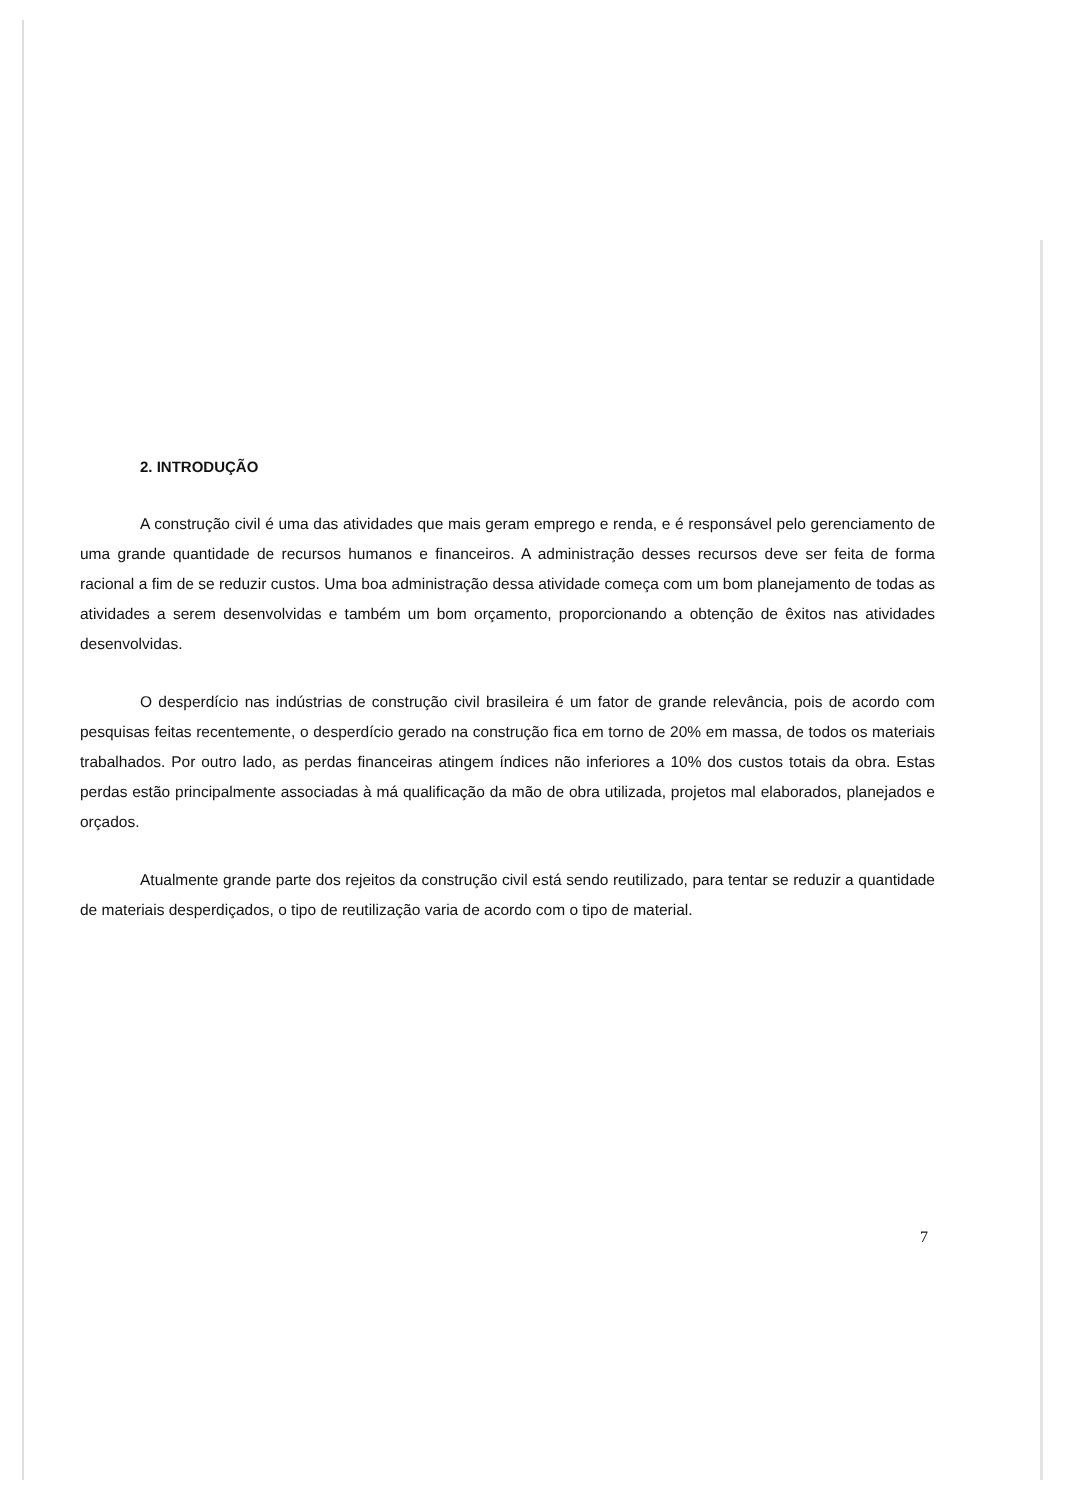2. INTRODUÇÃO
A construção civil é uma das atividades que mais geram emprego e renda, e é responsável pelo gerenciamento de uma grande quantidade de recursos humanos e financeiros. A administração desses recursos deve ser feita de forma racional a fim de se reduzir custos. Uma boa administração dessa atividade começa com um bom planejamento de todas as atividades a serem desenvolvidas e também um bom orçamento, proporcionando a obtenção de êxitos nas atividades desenvolvidas.
O desperdício nas indústrias de construção civil brasileira é um fator de grande relevância, pois de acordo com pesquisas feitas recentemente, o desperdício gerado na construção fica em torno de 20% em massa, de todos os materiais trabalhados. Por outro lado, as perdas financeiras atingem índices não inferiores a 10% dos custos totais da obra. Estas perdas estão principalmente associadas à má qualificação da mão de obra utilizada, projetos mal elaborados, planejados e orçados.
Atualmente grande parte dos rejeitos da construção civil está sendo reutilizado, para tentar se reduzir a quantidade de materiais desperdiçados, o tipo de reutilização varia de acordo com o tipo de material.
7